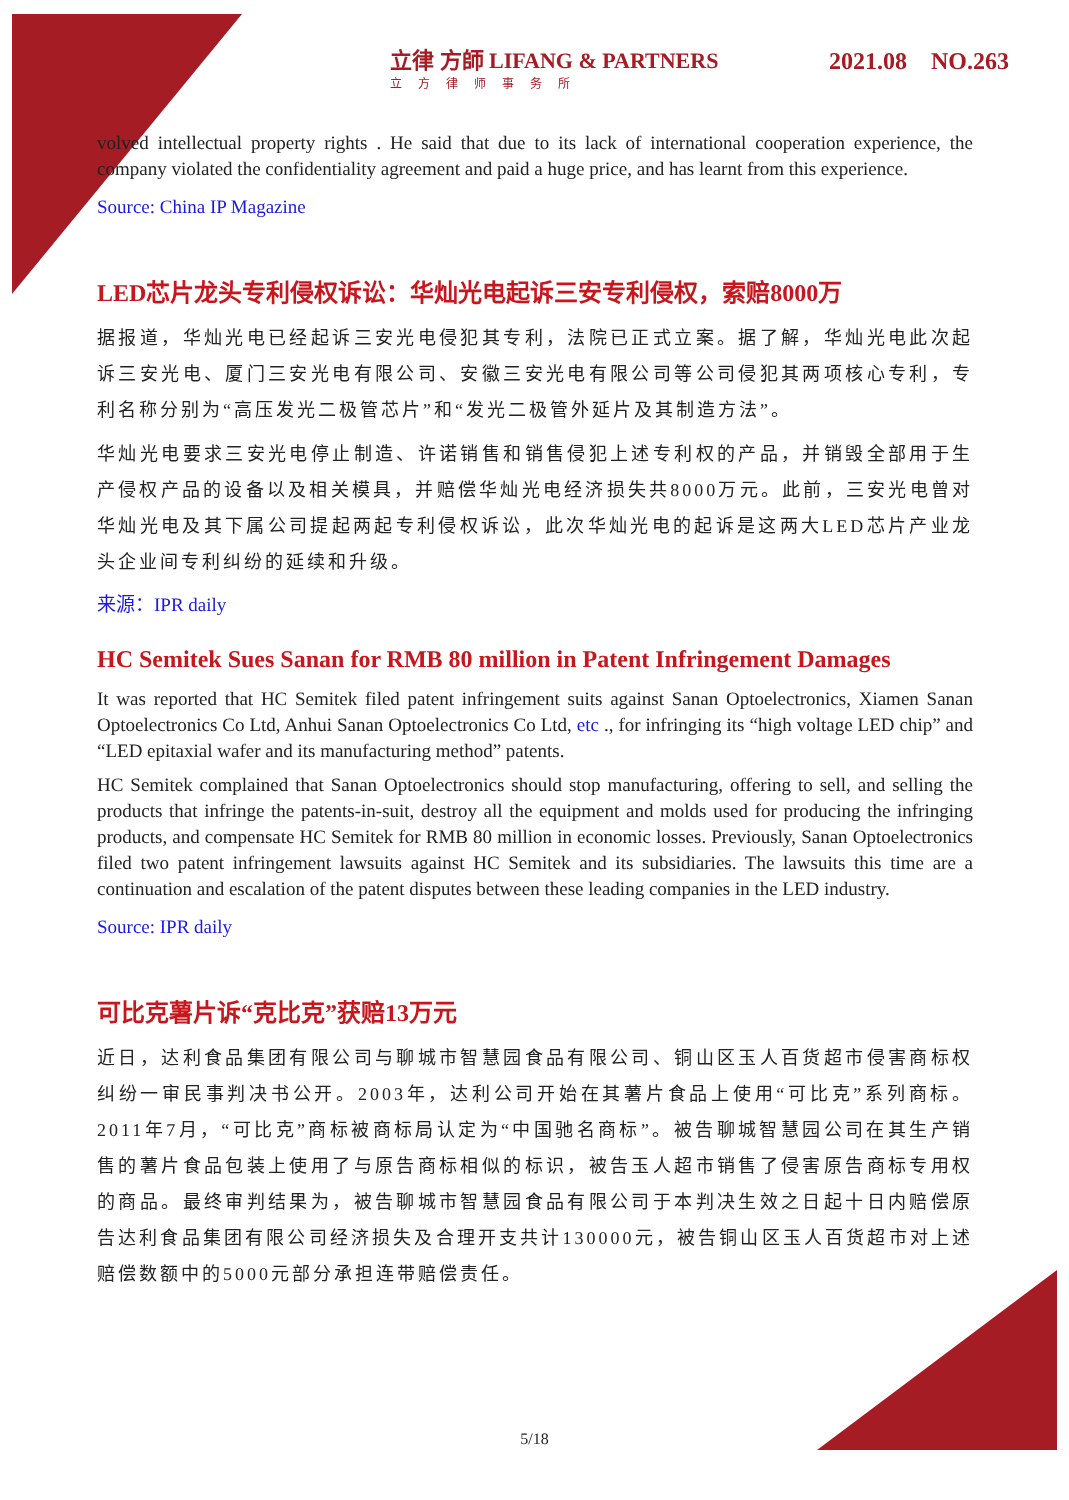立律 方師 LIFANG & PARTNERS
立方律师事务所
2021.08 NO.263
volved intellectual property rights . He said that due to its lack of international cooperation experience, the company violated the confidentiality agreement and paid a huge price, and has learnt from this experience.
Source: China IP Magazine
LED芯片龙头专利侵权诉讼：华灿光电起诉三安专利侵权，索赔8000万
据报道，华灿光电已经起诉三安光电侵犯其专利，法院已正式立案。据了解，华灿光电此次起诉三安光电、厦门三安光电有限公司、安徽三安光电有限公司等公司侵犯其两项核心专利，专利名称分别为“高压发光二极管芯片”和“发光二极管外延片及其制造方法”。
华灿光电要求三安光电停止制造、许诺销售和销售侵犯上述专利权的产品，并销毁全部用于生产侵权产品的设备以及相关模具，并赔偿华灿光电经济损失共8000万元。此前，三安光电曾对华灿光电及其下属公司提起两起专利侵权诉讼，此次华灿光电的起诉是这两大LED芯片产业龙头企业间专利纠纷的延续和升级。
来源：IPR daily
HC Semitek Sues Sanan for RMB 80 million in Patent Infringement Damages
It was reported that HC Semitek filed patent infringement suits against Sanan Optoelectronics, Xiamen Sanan Optoelectronics Co Ltd, Anhui Sanan Optoelectronics Co Ltd, etc ., for infringing its “high voltage LED chip” and “LED epitaxial wafer and its manufacturing method” patents.
HC Semitek complained that Sanan Optoelectronics should stop manufacturing, offering to sell, and selling the products that infringe the patents-in-suit, destroy all the equipment and molds used for producing the infringing products, and compensate HC Semitek for RMB 80 million in economic losses. Previously, Sanan Optoelectronics filed two patent infringement lawsuits against HC Semitek and its subsidiaries. The lawsuits this time are a continuation and escalation of the patent disputes between these leading companies in the LED industry.
Source: IPR daily
可比克薯片诉“克比克”获赔13万元
近日，达利食品集团有限公司与聊城市智慧园食品有限公司、铜山区玉人百货超市侵害商标权纠纷一审民事判决书公开。2003年，达利公司开始在其薯片食品上使用“可比克”系列商标。2011年7月，“可比克”商标被商标局认定为“中国驰名商标”。被告聊城智慧园公司在其生产销售的薯片食品包装上使用了与原告商标相似的标识，被告玉人超市销售了侵害原告商标专用权的商品。最终审判结果为，被告聊城市智慧园食品有限公司于本判决生效之日起十日内赔偿原告达利食品集团有限公司经济损失及合理开支共计130000元，被告铜山区玉人百货超市对上述赔偿数额中的5000元部分承担连带赔偿责任。
5/18